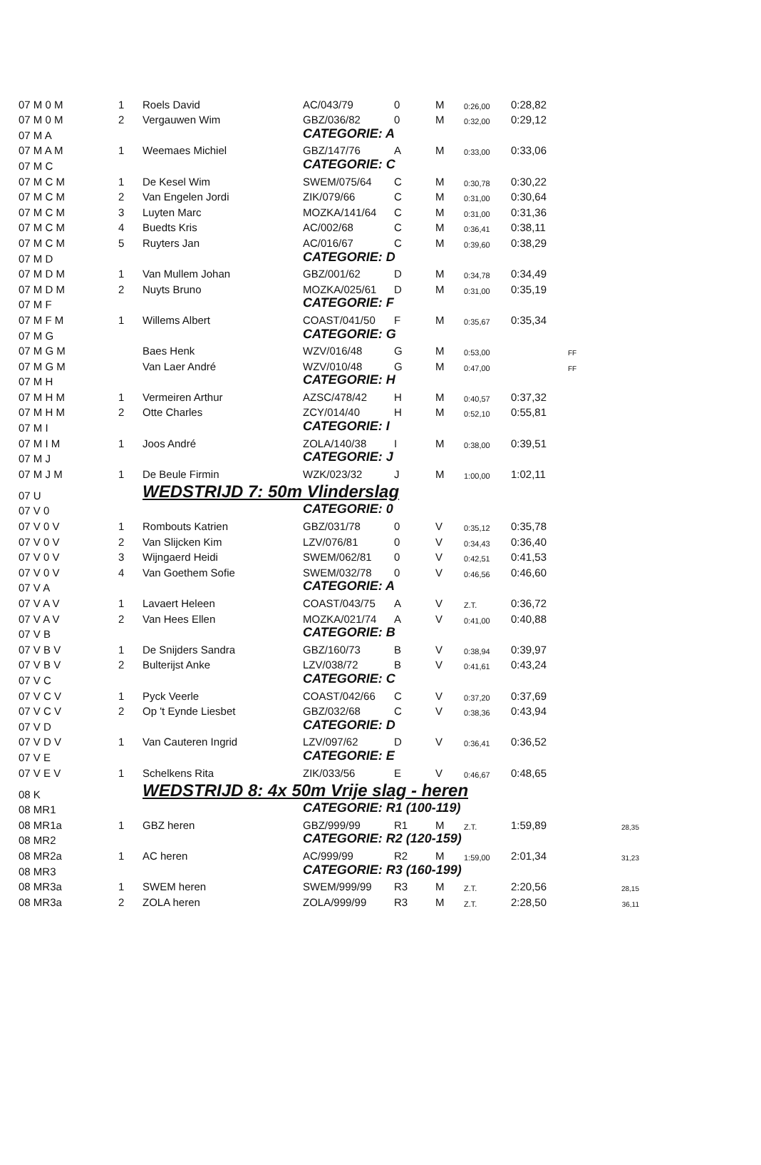| 07 M 0 M | 1 | Roels David | AC/043/79 | 0 | M | 0:26,00 | 0:28,82 | |
| 07 M 0 M | 2 | Vergauwen Wim | GBZ/036/82 | 0 | M | 0:32,00 | 0:29,12 | |
| 07 M A | | | CATEGORIE: A | | | | | |
| 07 M A M | 1 | Weemaes Michiel | GBZ/147/76 | A | M | 0:33,00 | 0:33,06 | |
| 07 M C | | | CATEGORIE: C | | | | | |
| 07 M C M | 1 | De Kesel Wim | SWEM/075/64 | C | M | 0:30,78 | 0:30,22 | |
| 07 M C M | 2 | Van Engelen Jordi | ZIK/079/66 | C | M | 0:31,00 | 0:30,64 | |
| 07 M C M | 3 | Luyten Marc | MOZKA/141/64 | C | M | 0:31,00 | 0:31,36 | |
| 07 M C M | 4 | Buedts Kris | AC/002/68 | C | M | 0:36,41 | 0:38,11 | |
| 07 M C M | 5 | Ruyters Jan | AC/016/67 | C | M | 0:39,60 | 0:38,29 | |
| 07 M D | | | CATEGORIE: D | | | | | |
| 07 M D M | 1 | Van Mullem Johan | GBZ/001/62 | D | M | 0:34,78 | 0:34,49 | |
| 07 M D M | 2 | Nuyts Bruno | MOZKA/025/61 | D | M | 0:31,00 | 0:35,19 | |
| 07 M F | | | CATEGORIE: F | | | | | |
| 07 M F M | 1 | Willems Albert | COAST/041/50 | F | M | 0:35,67 | 0:35,34 | |
| 07 M G | | | CATEGORIE: G | | | | | |
| 07 M G M | | Baes Henk | WZV/016/48 | G | M | 0:53,00 | | FF |
| 07 M G M | | Van Laer André | WZV/010/48 | G | M | 0:47,00 | | FF |
| 07 M H | | | CATEGORIE: H | | | | | |
| 07 M H M | 1 | Vermeiren Arthur | AZSC/478/42 | H | M | 0:40,57 | 0:37,32 | |
| 07 M H M | 2 | Otte Charles | ZCY/014/40 | H | M | 0:52,10 | 0:55,81 | |
| 07 M I | | | CATEGORIE: I | | | | | |
| 07 M I M | 1 | Joos André | ZOLA/140/38 | I | M | 0:38,00 | 0:39,51 | |
| 07 M J | | | CATEGORIE: J | | | | | |
| 07 M J M | 1 | De Beule Firmin | WZK/023/32 | J | M | 1:00,00 | 1:02,11 | |
| 07 U | | WEDSTRIJD 7: 50m Vlinderslag | | | | | | |
| 07 V 0 | | | CATEGORIE: 0 | | | | | |
| 07 V 0 V | 1 | Rombouts Katrien | GBZ/031/78 | 0 | V | 0:35,12 | 0:35,78 | |
| 07 V 0 V | 2 | Van Slijcken Kim | LZV/076/81 | 0 | V | 0:34,43 | 0:36,40 | |
| 07 V 0 V | 3 | Wijngaerd Heidi | SWEM/062/81 | 0 | V | 0:42,51 | 0:41,53 | |
| 07 V 0 V | 4 | Van Goethem Sofie | SWEM/032/78 | 0 | V | 0:46,56 | 0:46,60 | |
| 07 V A | | | CATEGORIE: A | | | | | |
| 07 V A V | 1 | Lavaert Heleen | COAST/043/75 | A | V | Z.T. | 0:36,72 | |
| 07 V A V | 2 | Van Hees Ellen | MOZKA/021/74 | A | V | 0:41,00 | 0:40,88 | |
| 07 V B | | | CATEGORIE: B | | | | | |
| 07 V B V | 1 | De Snijders Sandra | GBZ/160/73 | B | V | 0:38,94 | 0:39,97 | |
| 07 V B V | 2 | Bulterijst Anke | LZV/038/72 | B | V | 0:41,61 | 0:43,24 | |
| 07 V C | | | CATEGORIE: C | | | | | |
| 07 V C V | 1 | Pyck Veerle | COAST/042/66 | C | V | 0:37,20 | 0:37,69 | |
| 07 V C V | 2 | Op 't Eynde Liesbet | GBZ/032/68 | C | V | 0:38,36 | 0:43,94 | |
| 07 V D | | | CATEGORIE: D | | | | | |
| 07 V D V | 1 | Van Cauteren Ingrid | LZV/097/62 | D | V | 0:36,41 | 0:36,52 | |
| 07 V E | | | CATEGORIE: E | | | | | |
| 07 V E V | 1 | Schelkens Rita | ZIK/033/56 | E | V | 0:46,67 | 0:48,65 | |
| 08 K | | WEDSTRIJD 8: 4x 50m Vrije slag - heren | | | | | | |
| 08 MR1 | | | CATEGORIE: R1 (100-119) | | | | | |
| 08 MR1a | 1 | GBZ heren | GBZ/999/99 | R1 | M | Z.T. | 1:59,89 | 28,35 |
| 08 MR2 | | | CATEGORIE: R2 (120-159) | | | | | |
| 08 MR2a | 1 | AC heren | AC/999/99 | R2 | M | 1:59,00 | 2:01,34 | 31,23 |
| 08 MR3 | | | CATEGORIE: R3 (160-199) | | | | | |
| 08 MR3a | 1 | SWEM heren | SWEM/999/99 | R3 | M | Z.T. | 2:20,56 | 28,15 |
| 08 MR3a | 2 | ZOLA heren | ZOLA/999/99 | R3 | M | Z.T. | 2:28,50 | 36,11 |